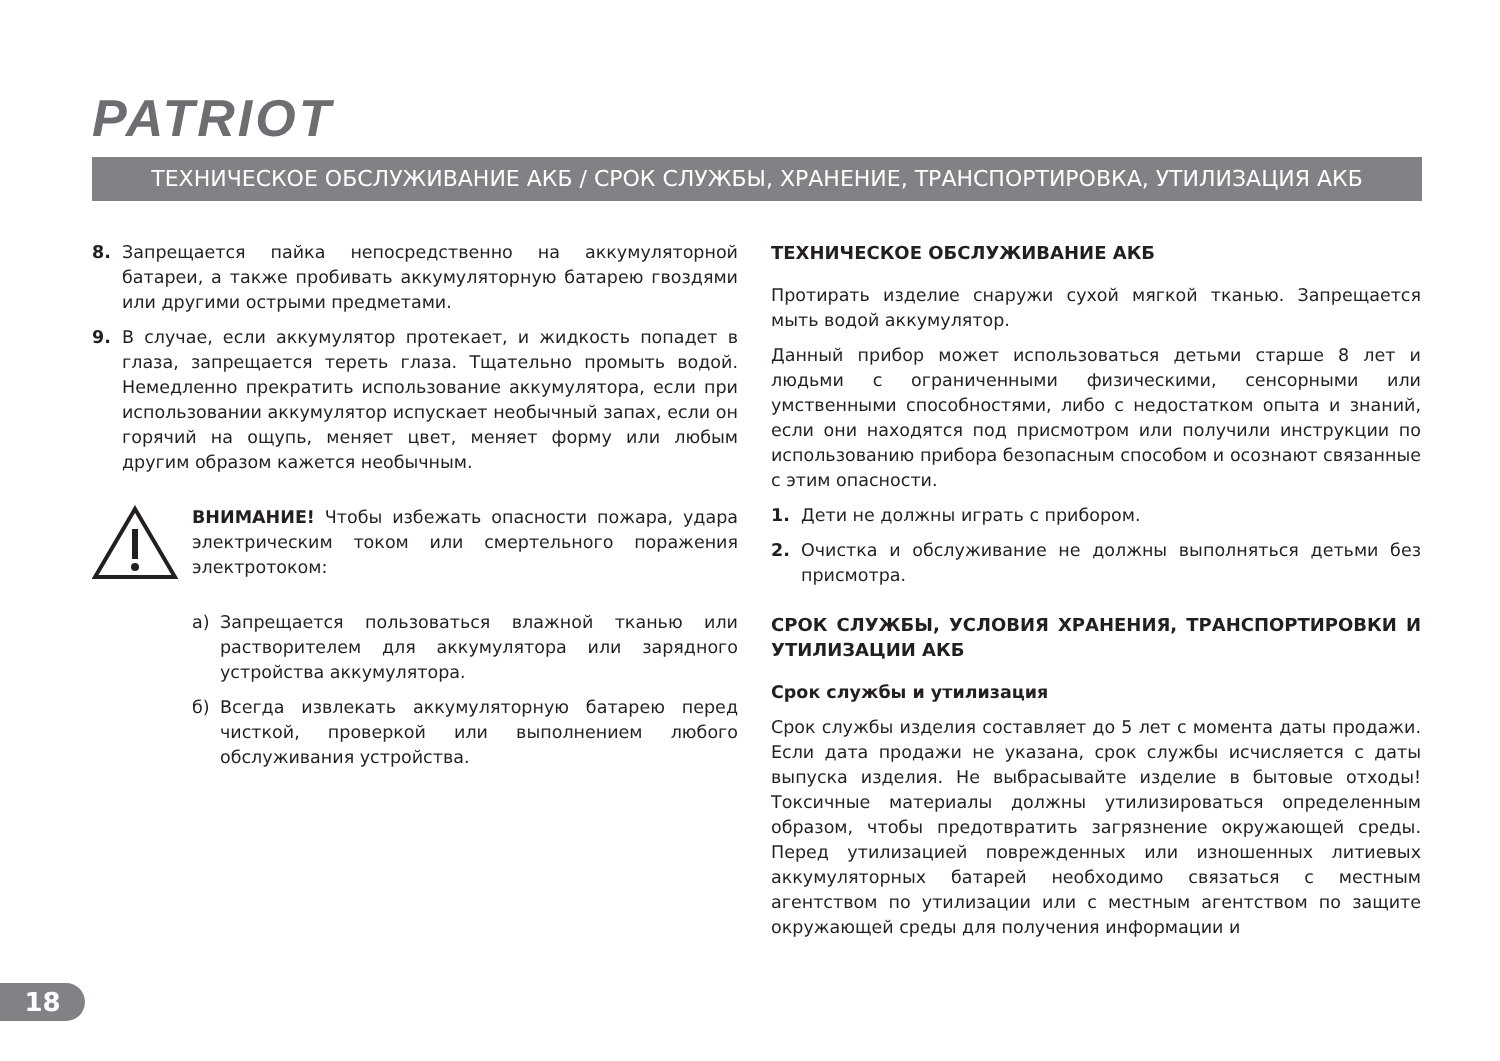PATRIOT
ТЕХНИЧЕСКОЕ ОБСЛУЖИВАНИЕ АКБ / СРОК СЛУЖБЫ, ХРАНЕНИЕ, ТРАНСПОРТИРОВКА, УТИЛИЗАЦИЯ АКБ
8. Запрещается пайка непосредственно на аккумуляторной батареи, а также пробивать аккумуляторную батарею гвоздями или другими острыми предметами.
9. В случае, если аккумулятор протекает, и жидкость попадет в глаза, запрещается тереть глаза. Тщательно промыть водой. Немедленно прекратить использование аккумулятора, если при использовании аккумулятор испускает необычный запах, если он горячий на ощупь, меняет цвет, меняет форму или любым другим образом кажется необычным.
ВНИМАНИЕ! Чтобы избежать опасности пожара, удара электрическим током или смертельного поражения электротоком:
а) Запрещается пользоваться влажной тканью или растворителем для аккумулятора или зарядного устройства аккумулятора.
б) Всегда извлекать аккумуляторную батарею перед чисткой, проверкой или выполнением любого обслуживания устройства.
ТЕХНИЧЕСКОЕ ОБСЛУЖИВАНИЕ АКБ
Протирать изделие снаружи сухой мягкой тканью. Запрещается мыть водой аккумулятор.
Данный прибор может использоваться детьми старше 8 лет и людьми с ограниченными физическими, сенсорными или умственными способностями, либо с недостатком опыта и знаний, если они находятся под присмотром или получили инструкции по использованию прибора безопасным способом и осознают связанные с этим опасности.
1. Дети не должны играть с прибором.
2. Очистка и обслуживание не должны выполняться детьми без присмотра.
СРОК СЛУЖБЫ, УСЛОВИЯ ХРАНЕНИЯ, ТРАНСПОРТИРОВКИ И УТИЛИЗАЦИИ АКБ
Срок службы и утилизация
Срок службы изделия составляет до 5 лет с момента даты продажи. Если дата продажи не указана, срок службы исчисляется с даты выпуска изделия. Не выбрасывайте изделие в бытовые отходы! Токсичные материалы должны утилизироваться определенным образом, чтобы предотвратить загрязнение окружающей среды. Перед утилизацией поврежденных или изношенных литиевых аккумуляторных батарей необходимо связаться с местным агентством по утилизации или с местным агентством по защите окружающей среды для получения информации и
18